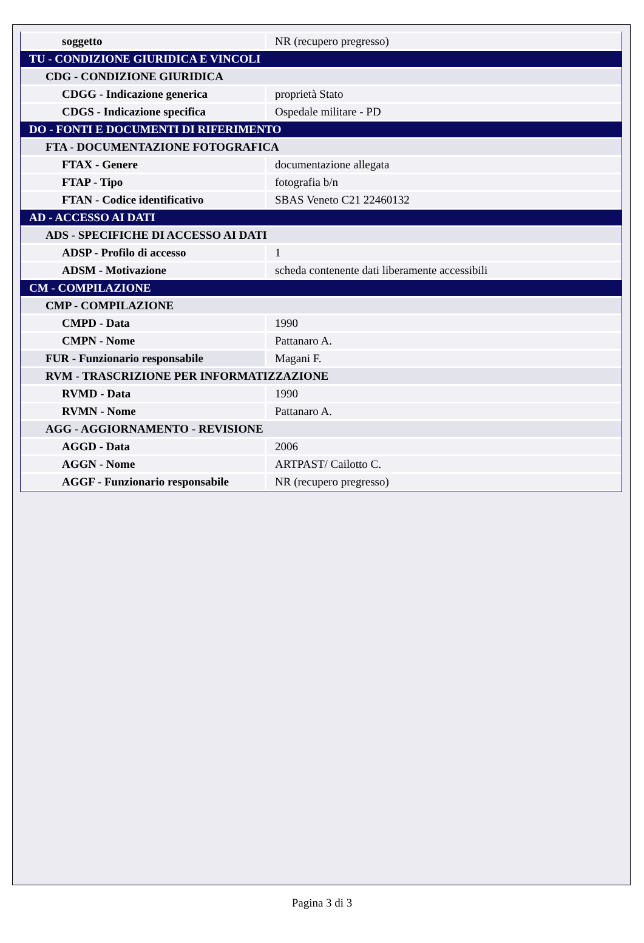| soggetto | NR (recupero pregresso) |
| TU - CONDIZIONE GIURIDICA E VINCOLI | |
| CDG - CONDIZIONE GIURIDICA | |
| CDGG - Indicazione generica | proprietà Stato |
| CDGS - Indicazione specifica | Ospedale militare - PD |
| DO - FONTI E DOCUMENTI DI RIFERIMENTO | |
| FTA - DOCUMENTAZIONE FOTOGRAFICA | |
| FTAX - Genere | documentazione allegata |
| FTAP - Tipo | fotografia b/n |
| FTAN - Codice identificativo | SBAS Veneto C21 22460132 |
| AD - ACCESSO AI DATI | |
| ADS - SPECIFICHE DI ACCESSO AI DATI | |
| ADSP - Profilo di accesso | 1 |
| ADSM - Motivazione | scheda contenente dati liberamente accessibili |
| CM - COMPILAZIONE | |
| CMP - COMPILAZIONE | |
| CMPD - Data | 1990 |
| CMPN - Nome | Pattanaro A. |
| FUR - Funzionario responsabile | Magani F. |
| RVM - TRASCRIZIONE PER INFORMATIZZAZIONE | |
| RVMD - Data | 1990 |
| RVMN - Nome | Pattanaro A. |
| AGG - AGGIORNAMENTO - REVISIONE | |
| AGGD - Data | 2006 |
| AGGN - Nome | ARTPAST/ Cailotto C. |
| AGGF - Funzionario responsabile | NR (recupero pregresso) |
Pagina 3 di 3